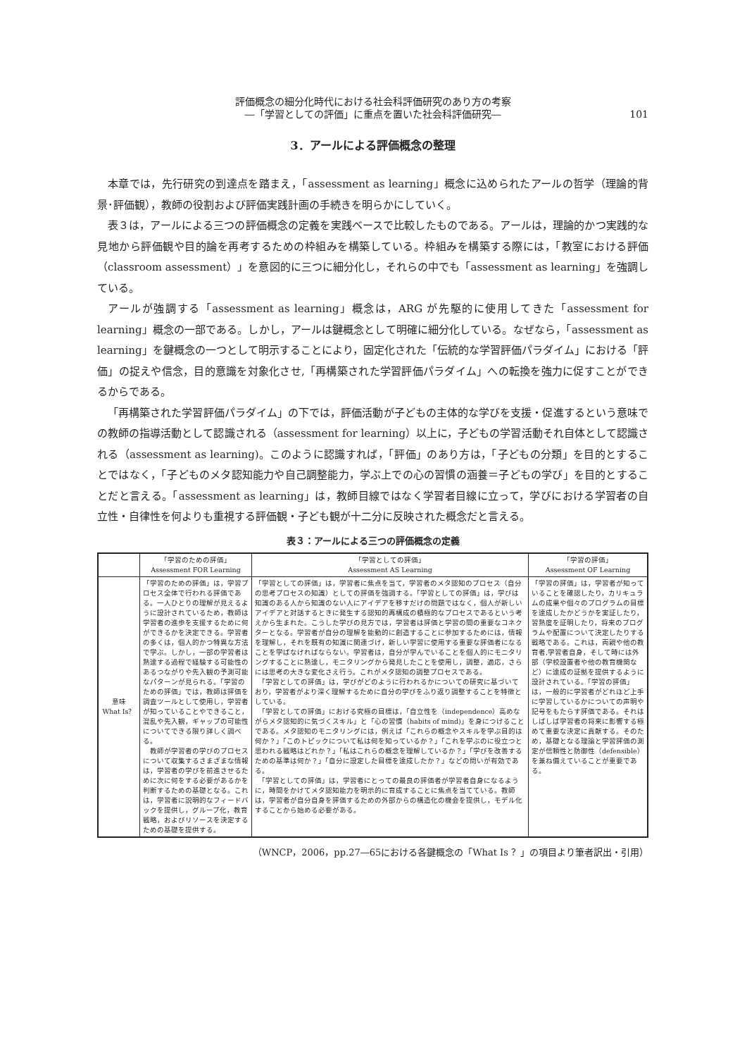評価概念の細分化時代における社会科評価研究のあり方の考察
―「学習としての評価」に重点を置いた社会科評価研究―
101
3．アールによる評価概念の整理
本章では，先行研究の到達点を踏まえ，「assessment as learning」概念に込められたアールの哲学（理論的背景･評価観），教師の役割および評価実践計画の手続きを明らかにしていく。
表３は，アールによる三つの評価概念の定義を実践ベースで比較したものである。アールは，理論的かつ実践的な見地から評価観や目的論を再考するための枠組みを構築している。枠組みを構築する際には，「教室における評価（classroom assessment）」を意図的に三つに細分化し，それらの中でも「assessment as learning」を強調している。
アールが強調する「assessment as learning」概念は，ARG が先駆的に使用してきた「assessment for learning」概念の一部である。しかし，アールは鍵概念として明確に細分化している。なぜなら，「assessment as learning」を鍵概念の一つとして明示することにより，固定化された「伝統的な学習評価パラダイム」における「評価」の捉えや信念，目的意識を対象化させ,「再構築された学習評価パラダイム」への転換を強力に促すことができるからである。
「再構築された学習評価パラダイム」の下では，評価活動が子どもの主体的な学びを支援・促進するという意味での教師の指導活動として認識される（assessment for learning）以上に，子どもの学習活動それ自体として認識される（assessment as learning)。このように認識すれば，「評価」のあり方は，「子どもの分類」を目的とすることではなく，「子どものメタ認知能力や自己調整能力，学ぶ上での心の習慣の涵養＝子どもの学び」を目的とすることだと言える。「assessment as learning」は，教師目線ではなく学習者目線に立って，学びにおける学習者の自立性・自律性を何よりも重視する評価観・子ども観が十二分に反映された概念だと言える。
表３：アールによる三つの評価概念の定義
| | 「学習のための評価」 Assessment FOR Learning | 「学習としての評価」 Assessment AS Learning | 「学習の評価」 Assessment OF Learning |
| --- | --- | --- | --- |
| 意味 What Is？ | 「学習のための評価」は，学習プロセス全体で行われる評価である。一人ひとりの理解が見えるように設計されているため，教師は学習者の進歩を支援するために何ができるかを決定できる。学習者の多くは，個人的かつ特異な方法で学ぶ。しかし，一部の学習者は熟達する過程で経験する可能性のあるつながりや先入観の予測可能なパターンが見られる。「学習のための評価」では，教師は評価を調査ツールとして使用し，学習者が知っていることやできること，混乱や先入観，ギャップの可能性についてできる限り詳しく調べる。 教師が学習者の学びのプロセスについて収集するさまざまな情報は，学習者の学びを前進させるために次に何をする必要があるかを判断するための基礎となる。これは，学習者に説明的なフィードバックを提供し，グループ化，教育戦略，およびリソースを決定するための基礎を提供する。 | 「学習としての評価」は，学習者に焦点を当て，学習者のメタ認知のプロセス（自分の思考プロセスの知識）としての評価を強調する。「学習としての評価」は，学びは知識のある人から知識のない人にアイデアを移すだけの問題ではなく，個人が新しいアイデアと対話するときに発生する認知的再構成の積極的なプロセスであるという考えから生まれた。こうした学びの見方では，学習者は評価と学習の間の重要なコネクターとなる。学習者が自分の理解を能動的に創造することに参加するためには，情報を理解し，それを既有の知識に関連づけ，新しい学習に使用する重要な評価者になることを学ばなければならない。学習者は，自分が学んでいることを個人的にモニタリングすることに熟達し，モニタリングから発見したことを使用し，調整，適応，さらには思考の大きな変化さえ行う。これがメタ認知の調整プロセスである。 「学習としての評価」は，学びがどのように行われるかについての研究に基づいており，学習者がより深く理解するために自分の学びをふり返り調整することを特徴としている。 「学習としての評価」における究極の目標は，「自立性を（independence）高めながらメタ認知的に気づくスキル」と「心の習慣（habits of mind)」を身につけることである。メタ認知のモニタリングには，例えば「これらの概念やスキルを学ぶ目的は何か？」「このトピックについて私は何を知っているか？」「これを学ぶのに役立つと思われる戦略はどれか？」「私はこれらの概念を理解しているか？」「学びを改善するための基準は何か？」「自分に設定した目標を達成したか？」などの問いが有効である。 「学習としての評価」は，学習者にとっての最良の評価者が学習者自身になるように，時間をかけてメタ認知能力を明示的に育成することに焦点を当てている。教師は，学習者が自分自身を評価するための外部からの構造化の機会を提供し，モデル化することから始める必要がある。 | 「学習の評価」は，学習者が知っていることを確認したり，カリキュラムの成果や個々のプログラムの目標を達成したかどうかを実証したり，習熟度を証明したり，将来のプログラムや配置について決定したりする戦略である。これは，両親や他の教育者,学習者自身，そして時には外部（学校設置者や他の教育機関など）に達成の証拠を提供するように設計されている。「学習の評価」は，一般的に学習者がどれほど上手に学習しているかについての声明や記号をもたらす評価である。それはしばしば学習者の将来に影響する極めて重要な決定に貢献する。そのため，基礎となる理論と学習評価の測定が信頼性と防御性（defensible）を兼ね備えていることが重要である。 |
（WNCP，2006，pp.27―65における各鍵概念の「What Is ？」の項目より筆者訳出・引用）